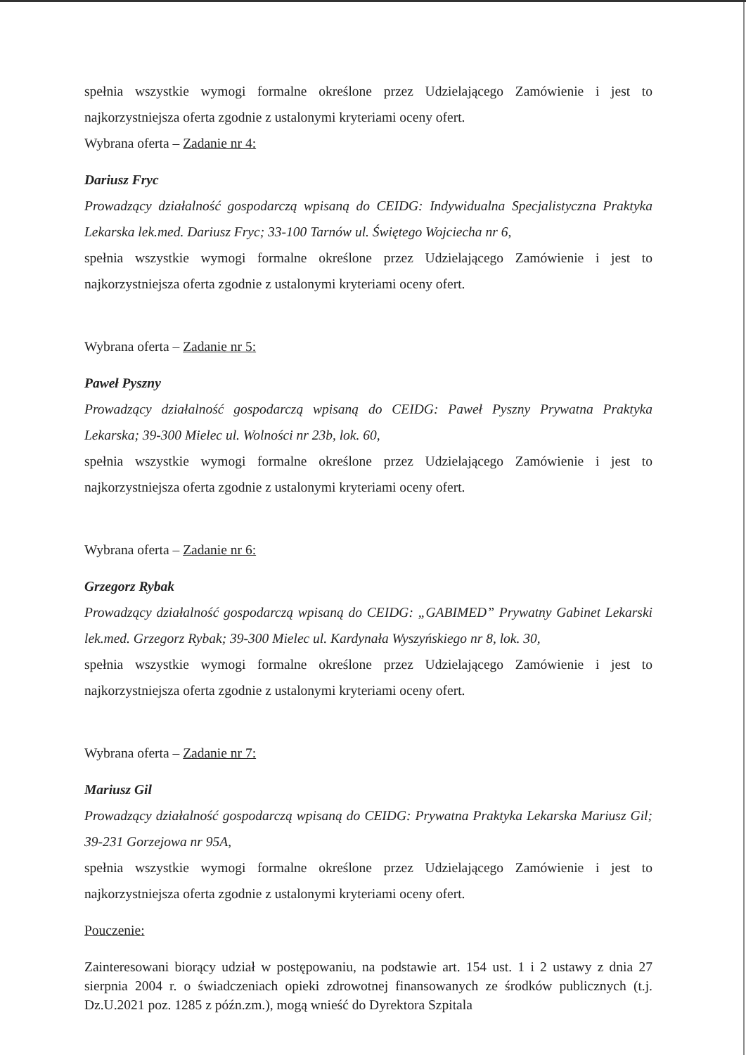spełnia wszystkie wymogi formalne określone przez Udzielającego Zamówienie i jest to najkorzystniejsza oferta zgodnie z ustalonymi kryteriami oceny ofert.
Wybrana oferta – Zadanie nr 4:
Dariusz Fryc
Prowadzący działalność gospodarczą wpisaną do CEIDG: Indywidualna Specjalistyczna Praktyka Lekarska lek.med. Dariusz Fryc; 33-100 Tarnów ul. Świętego Wojciecha nr 6,
spełnia wszystkie wymogi formalne określone przez Udzielającego Zamówienie i jest to najkorzystniejsza oferta zgodnie z ustalonymi kryteriami oceny ofert.
Wybrana oferta – Zadanie nr 5:
Paweł Pyszny
Prowadzący działalność gospodarczą wpisaną do CEIDG: Paweł Pyszny Prywatna Praktyka Lekarska; 39-300 Mielec ul. Wolności nr 23b, lok. 60,
spełnia wszystkie wymogi formalne określone przez Udzielającego Zamówienie i jest to najkorzystniejsza oferta zgodnie z ustalonymi kryteriami oceny ofert.
Wybrana oferta – Zadanie nr 6:
Grzegorz Rybak
Prowadzący działalność gospodarczą wpisaną do CEIDG: „GABIMED” Prywatny Gabinet Lekarski lek.med. Grzegorz Rybak; 39-300 Mielec ul. Kardynała Wyszyńskiego nr 8, lok. 30,
spełnia wszystkie wymogi formalne określone przez Udzielającego Zamówienie i jest to najkorzystniejsza oferta zgodnie z ustalonymi kryteriami oceny ofert.
Wybrana oferta – Zadanie nr 7:
Mariusz Gil
Prowadzący działalność gospodarczą wpisaną do CEIDG: Prywatna Praktyka Lekarska Mariusz Gil; 39-231 Gorzejowa nr 95A,
spełnia wszystkie wymogi formalne określone przez Udzielającego Zamówienie i jest to najkorzystniejsza oferta zgodnie z ustalonymi kryteriami oceny ofert.
Pouczenie:
Zainteresowani biorący udział w postępowaniu, na podstawie art. 154 ust. 1 i 2 ustawy z dnia 27 sierpnia 2004 r. o świadczeniach opieki zdrowotnej finansowanych ze środków publicznych (t.j. Dz.U.2021 poz. 1285 z późn.zm.), mogą wnieść do Dyrektora Szpitala